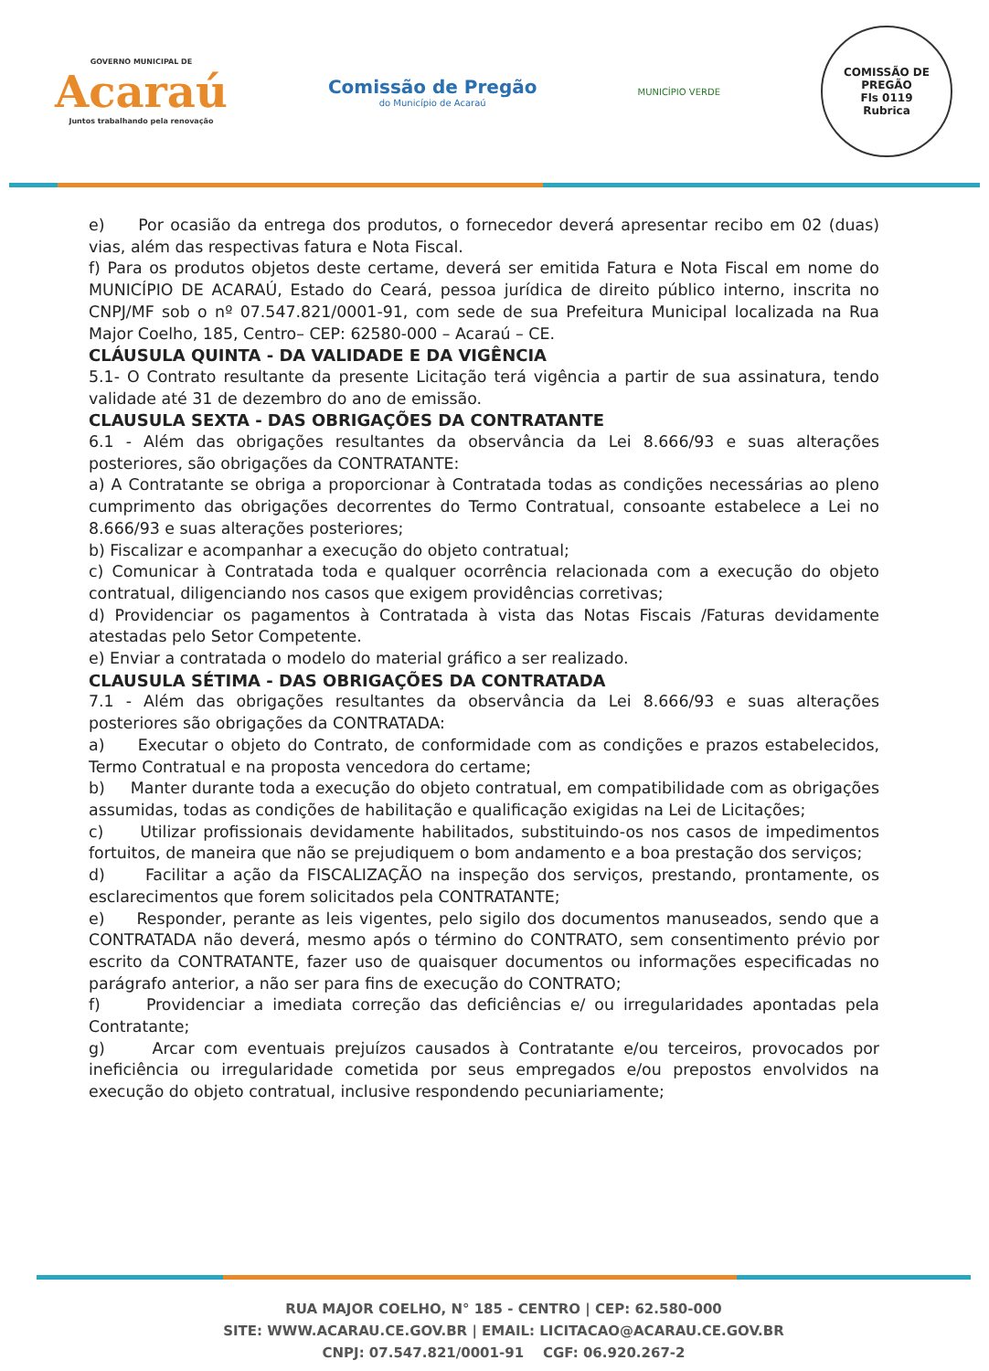GOVERNO MUNICIPAL DE
Acaraú
Juntos trabalhando pela renovação
Comissão de Pregão
do Município de Acaraú
MUNICÍPIO VERDE
COMISSÃO DE PREGÃO
Fls 0119
Rubrica
e) Por ocasião da entrega dos produtos, o fornecedor deverá apresentar recibo em 02 (duas) vias, além das respectivas fatura e Nota Fiscal.
f) Para os produtos objetos deste certame, deverá ser emitida Fatura e Nota Fiscal em nome do MUNICÍPIO DE ACARAÚ, Estado do Ceará, pessoa jurídica de direito público interno, inscrita no CNPJ/MF sob o nº 07.547.821/0001-91, com sede de sua Prefeitura Municipal localizada na Rua Major Coelho, 185, Centro– CEP: 62580-000 – Acaraú – CE.
CLÁUSULA QUINTA - DA VALIDADE E DA VIGÊNCIA
5.1- O Contrato resultante da presente Licitação terá vigência a partir de sua assinatura, tendo validade até 31 de dezembro do ano de emissão.
CLAUSULA SEXTA - DAS OBRIGAÇÕES DA CONTRATANTE
6.1 - Além das obrigações resultantes da observância da Lei 8.666/93 e suas alterações posteriores, são obrigações da CONTRATANTE:
a) A Contratante se obriga a proporcionar à Contratada todas as condições necessárias ao pleno cumprimento das obrigações decorrentes do Termo Contratual, consoante estabelece a Lei no 8.666/93 e suas alterações posteriores;
b) Fiscalizar e acompanhar a execução do objeto contratual;
c) Comunicar à Contratada toda e qualquer ocorrência relacionada com a execução do objeto contratual, diligenciando nos casos que exigem providências corretivas;
d) Providenciar os pagamentos à Contratada à vista das Notas Fiscais /Faturas devidamente atestadas pelo Setor Competente.
e) Enviar a contratada o modelo do material gráfico a ser realizado.
CLAUSULA SÉTIMA - DAS OBRIGAÇÕES DA CONTRATADA
7.1 - Além das obrigações resultantes da observância da Lei 8.666/93 e suas alterações posteriores são obrigações da CONTRATADA:
a) Executar o objeto do Contrato, de conformidade com as condições e prazos estabelecidos, Termo Contratual e na proposta vencedora do certame;
b) Manter durante toda a execução do objeto contratual, em compatibilidade com as obrigações assumidas, todas as condições de habilitação e qualificação exigidas na Lei de Licitações;
c) Utilizar profissionais devidamente habilitados, substituindo-os nos casos de impedimentos fortuitos, de maneira que não se prejudiquem o bom andamento e a boa prestação dos serviços;
d) Facilitar a ação da FISCALIZAÇÃO na inspeção dos serviços, prestando, prontamente, os esclarecimentos que forem solicitados pela CONTRATANTE;
e) Responder, perante as leis vigentes, pelo sigilo dos documentos manuseados, sendo que a CONTRATADA não deverá, mesmo após o término do CONTRATO, sem consentimento prévio por escrito da CONTRATANTE, fazer uso de quaisquer documentos ou informações especificadas no parágrafo anterior, a não ser para fins de execução do CONTRATO;
f) Providenciar a imediata correção das deficiências e/ ou irregularidades apontadas pela Contratante;
g) Arcar com eventuais prejuízos causados à Contratante e/ou terceiros, provocados por ineficiência ou irregularidade cometida por seus empregados e/ou prepostos envolvidos na execução do objeto contratual, inclusive respondendo pecuniariamente;
RUA MAJOR COELHO, N° 185 - CENTRO | CEP: 62.580-000
SITE: WWW.ACARAU.CE.GOV.BR | EMAIL: LICITACAO@ACARAU.CE.GOV.BR
CNPJ: 07.547.821/0001-91 CGF: 06.920.267-2